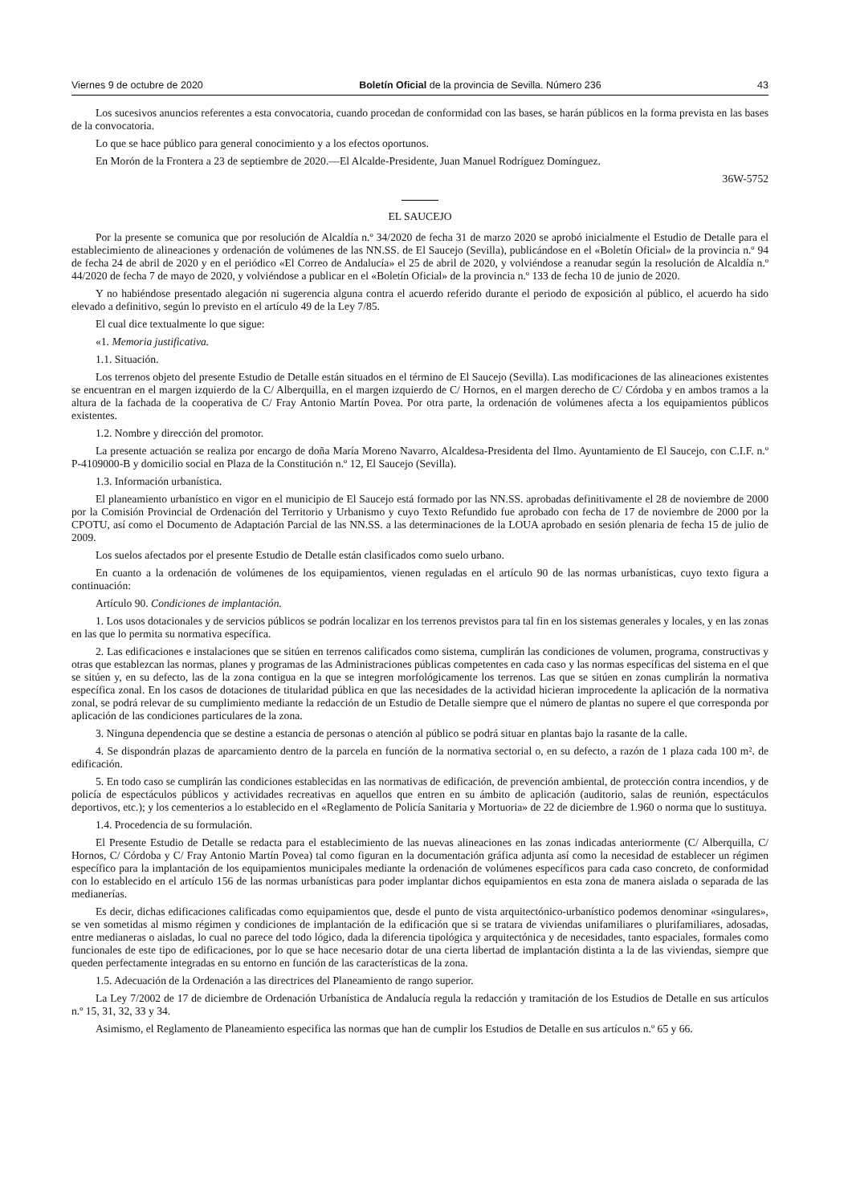Viernes 9 de octubre de 2020 Boletín Oficial de la provincia de Sevilla. Número 236 43
Los sucesivos anuncios referentes a esta convocatoria, cuando procedan de conformidad con las bases, se harán públicos en la forma prevista en las bases de la convocatoria.
Lo que se hace público para general conocimiento y a los efectos oportunos.
En Morón de la Frontera a 23 de septiembre de 2020.—El Alcalde-Presidente, Juan Manuel Rodríguez Domínguez.
36W-5752
EL SAUCEJO
Por la presente se comunica que por resolución de Alcaldía n.º 34/2020 de fecha 31 de marzo 2020 se aprobó inicialmente el Estudio de Detalle para el establecimiento de alineaciones y ordenación de volúmenes de las NN.SS. de El Saucejo (Sevilla), publicándose en el «Boletín Oficial» de la provincia n.º 94 de fecha 24 de abril de 2020 y en el periódico «El Correo de Andalucía» el 25 de abril de 2020, y volviéndose a reanudar según la resolución de Alcaldía n.º 44/2020 de fecha 7 de mayo de 2020, y volviéndose a publicar en el «Boletín Oficial» de la provincia n.º 133 de fecha 10 de junio de 2020.
Y no habiéndose presentado alegación ni sugerencia alguna contra el acuerdo referido durante el periodo de exposición al público, el acuerdo ha sido elevado a definitivo, según lo previsto en el artículo 49 de la Ley 7/85.
El cual dice textualmente lo que sigue:
«1. Memoria justificativa.
1.1. Situación.
Los terrenos objeto del presente Estudio de Detalle están situados en el término de El Saucejo (Sevilla). Las modificaciones de las alineaciones existentes se encuentran en el margen izquierdo de la C/ Alberquilla, en el margen izquierdo de C/ Hornos, en el margen derecho de C/ Córdoba y en ambos tramos a la altura de la fachada de la cooperativa de C/ Fray Antonio Martín Povea. Por otra parte, la ordenación de volúmenes afecta a los equipamientos públicos existentes.
1.2. Nombre y dirección del promotor.
La presente actuación se realiza por encargo de doña María Moreno Navarro, Alcaldesa-Presidenta del Ilmo. Ayuntamiento de El Saucejo, con C.I.F. n.º P-4109000-B y domicilio social en Plaza de la Constitución n.º 12, El Saucejo (Sevilla).
1.3. Información urbanística.
El planeamiento urbanístico en vigor en el municipio de El Saucejo está formado por las NN.SS. aprobadas definitivamente el 28 de noviembre de 2000 por la Comisión Provincial de Ordenación del Territorio y Urbanismo y cuyo Texto Refundido fue aprobado con fecha de 17 de noviembre de 2000 por la CPOTU, así como el Documento de Adaptación Parcial de las NN.SS. a las determinaciones de la LOUA aprobado en sesión plenaria de fecha 15 de julio de 2009.
Los suelos afectados por el presente Estudio de Detalle están clasificados como suelo urbano.
En cuanto a la ordenación de volúmenes de los equipamientos, vienen reguladas en el artículo 90 de las normas urbanísticas, cuyo texto figura a continuación:
Artículo 90. Condiciones de implantación.
1. Los usos dotacionales y de servicios públicos se podrán localizar en los terrenos previstos para tal fin en los sistemas generales y locales, y en las zonas en las que lo permita su normativa específica.
2. Las edificaciones e instalaciones que se sitúen en terrenos calificados como sistema, cumplirán las condiciones de volumen, programa, constructivas y otras que establezcan las normas, planes y programas de las Administraciones públicas competentes en cada caso y las normas específicas del sistema en el que se sitúen y, en su defecto, las de la zona contigua en la que se integren morfológicamente los terrenos. Las que se sitúen en zonas cumplirán la normativa específica zonal. En los casos de dotaciones de titularidad pública en que las necesidades de la actividad hicieran improcedente la aplicación de la normativa zonal, se podrá relevar de su cumplimiento mediante la redacción de un Estudio de Detalle siempre que el número de plantas no supere el que corresponda por aplicación de las condiciones particulares de la zona.
3. Ninguna dependencia que se destine a estancia de personas o atención al público se podrá situar en plantas bajo la rasante de la calle.
4. Se dispondrán plazas de aparcamiento dentro de la parcela en función de la normativa sectorial o, en su defecto, a razón de 1 plaza cada 100 m². de edificación.
5. En todo caso se cumplirán las condiciones establecidas en las normativas de edificación, de prevención ambiental, de protección contra incendios, y de policía de espectáculos públicos y actividades recreativas en aquellos que entren en su ámbito de aplicación (auditorio, salas de reunión, espectáculos deportivos, etc.); y los cementerios a lo establecido en el «Reglamento de Policía Sanitaria y Mortuoria» de 22 de diciembre de 1.960 o norma que lo sustituya.
1.4. Procedencia de su formulación.
El Presente Estudio de Detalle se redacta para el establecimiento de las nuevas alineaciones en las zonas indicadas anteriormente (C/ Alberquilla, C/ Hornos, C/ Córdoba y C/ Fray Antonio Martín Povea) tal como figuran en la documentación gráfica adjunta así como la necesidad de establecer un régimen específico para la implantación de los equipamientos municipales mediante la ordenación de volúmenes específicos para cada caso concreto, de conformidad con lo establecido en el artículo 156 de las normas urbanísticas para poder implantar dichos equipamientos en esta zona de manera aislada o separada de las medianerías.
Es decir, dichas edificaciones calificadas como equipamientos que, desde el punto de vista arquitectónico-urbanístico podemos denominar «singulares», se ven sometidas al mismo régimen y condiciones de implantación de la edificación que si se tratara de viviendas unifamiliares o plurifamiliares, adosadas, entre medianeras o aisladas, lo cual no parece del todo lógico, dada la diferencia tipológica y arquitectónica y de necesidades, tanto espaciales, formales como funcionales de este tipo de edificaciones, por lo que se hace necesario dotar de una cierta libertad de implantación distinta a la de las viviendas, siempre que queden perfectamente integradas en su entorno en función de las características de la zona.
1.5. Adecuación de la Ordenación a las directrices del Planeamiento de rango superior.
La Ley 7/2002 de 17 de diciembre de Ordenación Urbanística de Andalucía regula la redacción y tramitación de los Estudios de Detalle en sus artículos n.º 15, 31, 32, 33 y 34.
Asimismo, el Reglamento de Planeamiento especifica las normas que han de cumplir los Estudios de Detalle en sus artículos n.º 65 y 66.